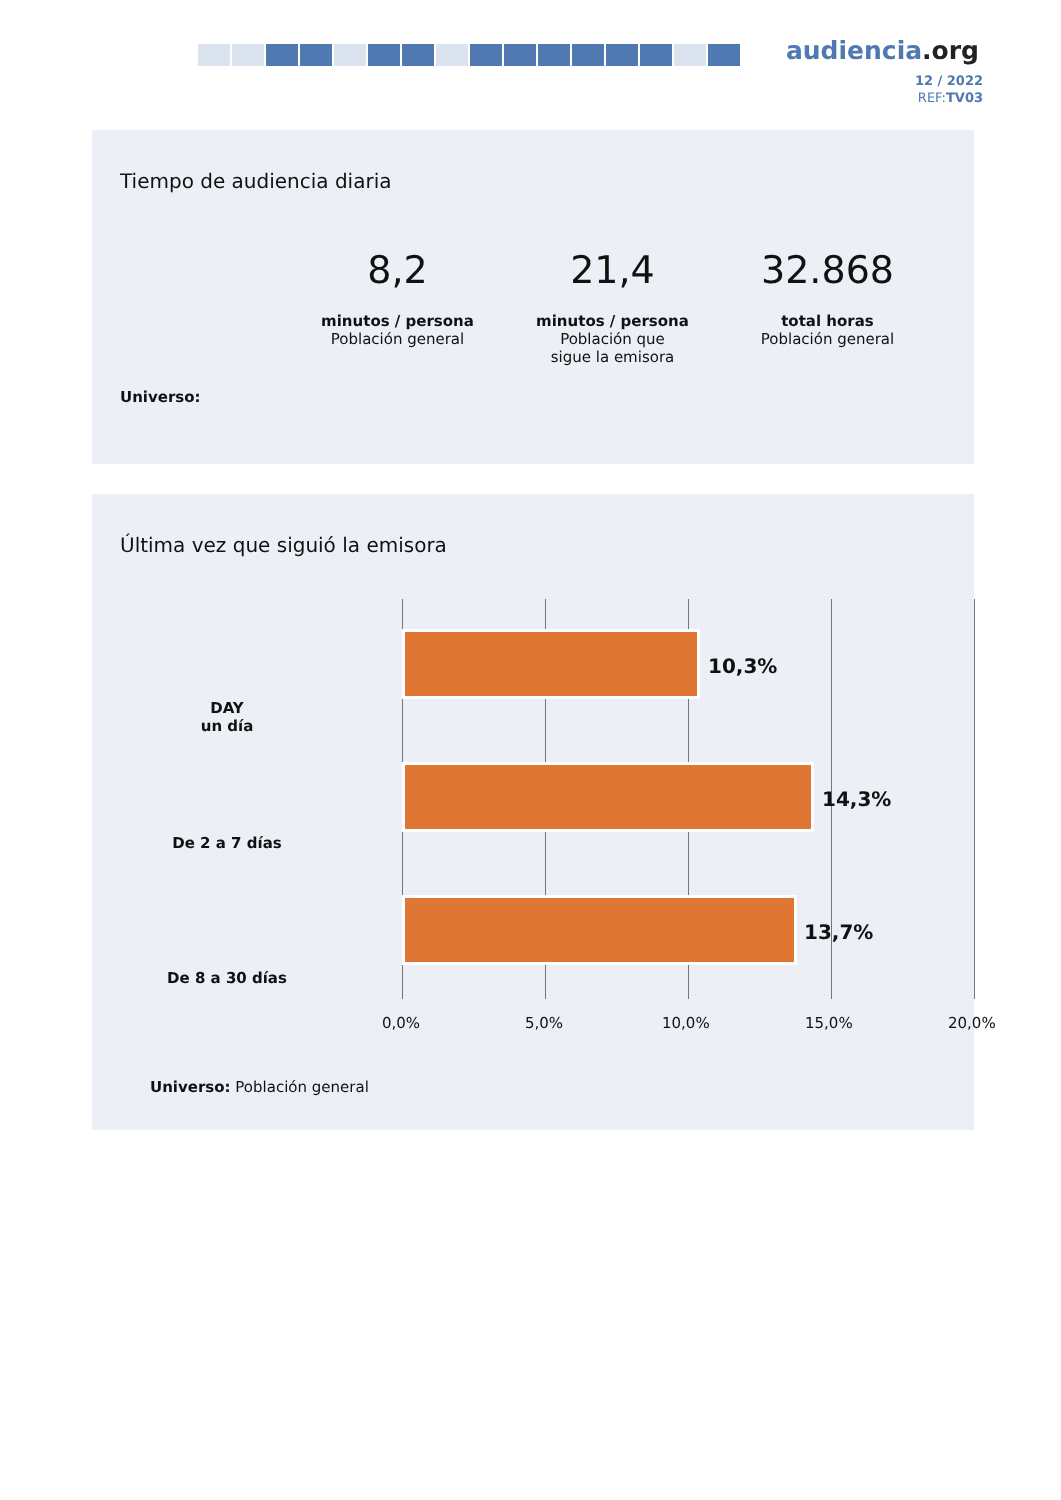audiencia.org
12 / 2022
REF:TV03
Tiempo de audiencia diaria
Universo:
8,2
minutos / persona
Población general
21,4
minutos / persona
Población que
sigue la emisora
32.868
total horas
Población general
Última vez que siguió la emisora
DAY
un día
10,3%
De 2 a 7 días
14,3%
De 8 a 30 días
13,7%
0,0% 5,0% 10,0% 15,0% 20,0%
Universo: Población general